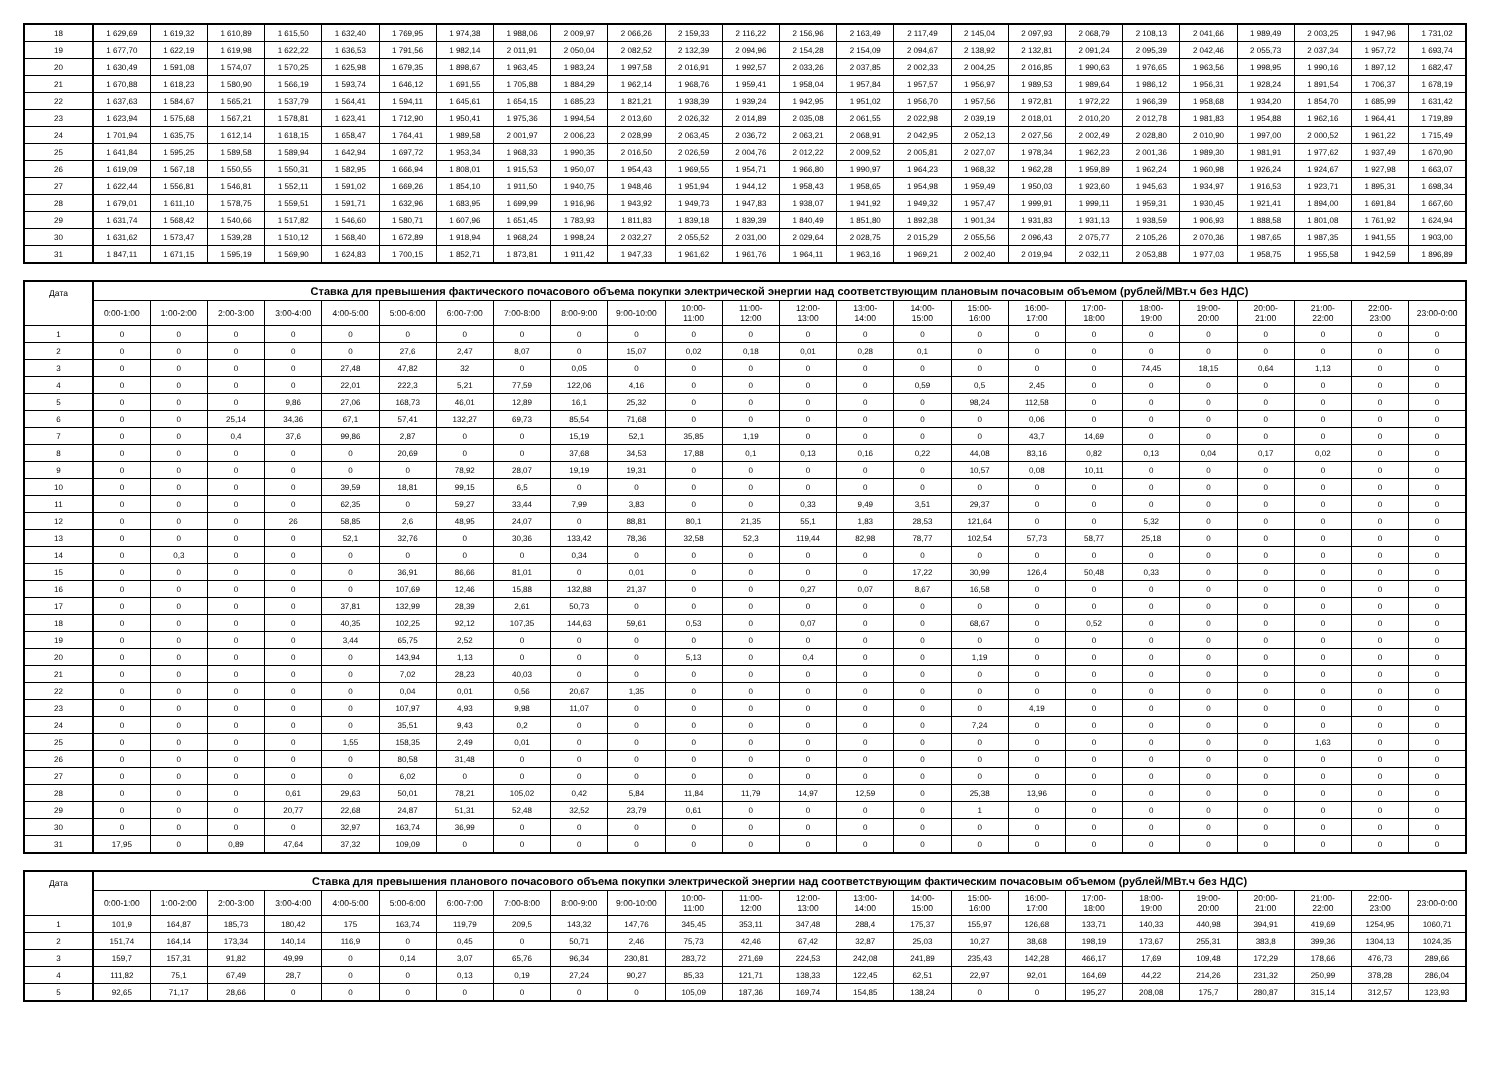| 18 | 1 629,69 | 1 619,32 | 1 610,89 | 1 615,50 | 1 632,40 | 1 769,95 | 1 974,38 | 1 988,06 | 2 009,97 | 2 066,26 | 2 159,33 | 2 116,22 | 2 156,96 | 2 163,49 | 2 117,49 | 2 145,04 | 2 097,93 | 2 068,79 | 2 108,13 | 2 041,66 | 1 989,49 | 2 003,25 | 1 947,96 | 1 731,02 |
| 19 | 1 677,70 | 1 622,19 | 1 619,98 | 1 622,22 | 1 636,53 | 1 791,56 | 1 982,14 | 2 011,91 | 2 050,04 | 2 082,52 | 2 132,39 | 2 094,96 | 2 154,28 | 2 154,09 | 2 094,67 | 2 138,92 | 2 132,81 | 2 091,24 | 2 095,39 | 2 042,46 | 2 055,73 | 2 037,34 | 1 957,72 | 1 693,74 |
| 20 | 1 630,49 | 1 591,08 | 1 574,07 | 1 570,25 | 1 625,98 | 1 679,35 | 1 898,67 | 1 963,45 | 1 983,24 | 1 997,58 | 2 016,91 | 1 992,57 | 2 033,26 | 2 037,85 | 2 002,33 | 2 004,25 | 2 016,85 | 1 990,63 | 1 976,65 | 1 963,56 | 1 998,95 | 1 990,16 | 1 897,12 | 1 682,47 |
| 21 | 1 670,88 | 1 618,23 | 1 580,90 | 1 566,19 | 1 593,74 | 1 646,12 | 1 691,55 | 1 705,88 | 1 884,29 | 1 962,14 | 1 968,76 | 1 959,41 | 1 958,04 | 1 957,84 | 1 957,57 | 1 956,97 | 1 989,53 | 1 989,64 | 1 986,12 | 1 956,31 | 1 928,24 | 1 891,54 | 1 706,37 | 1 678,19 |
| 22 | 1 637,63 | 1 584,67 | 1 565,21 | 1 537,79 | 1 564,41 | 1 594,11 | 1 645,61 | 1 654,15 | 1 685,23 | 1 821,21 | 1 938,39 | 1 939,24 | 1 942,95 | 1 951,02 | 1 956,70 | 1 957,56 | 1 972,81 | 1 972,22 | 1 966,39 | 1 958,68 | 1 934,20 | 1 854,70 | 1 685,99 | 1 631,42 |
| 23 | 1 623,94 | 1 575,68 | 1 567,21 | 1 578,81 | 1 623,41 | 1 712,90 | 1 950,41 | 1 975,36 | 1 994,54 | 2 013,60 | 2 026,32 | 2 014,89 | 2 035,08 | 2 061,55 | 2 022,98 | 2 039,19 | 2 018,01 | 2 010,20 | 2 012,78 | 1 981,83 | 1 954,88 | 1 962,16 | 1 964,41 | 1 719,89 |
| 24 | 1 701,94 | 1 635,75 | 1 612,14 | 1 618,15 | 1 658,47 | 1 764,41 | 1 989,58 | 2 001,97 | 2 006,23 | 2 028,99 | 2 063,45 | 2 036,72 | 2 063,21 | 2 068,91 | 2 042,95 | 2 052,13 | 2 027,56 | 2 002,49 | 2 028,80 | 2 010,90 | 1 997,00 | 2 000,52 | 1 961,22 | 1 715,49 |
| 25 | 1 641,84 | 1 595,25 | 1 589,58 | 1 589,94 | 1 642,94 | 1 697,72 | 1 953,34 | 1 968,33 | 1 990,35 | 2 016,50 | 2 026,59 | 2 004,76 | 2 012,22 | 2 009,52 | 2 005,81 | 2 027,07 | 1 978,34 | 1 962,23 | 2 001,36 | 1 989,30 | 1 981,91 | 1 977,62 | 1 937,49 | 1 670,90 |
| 26 | 1 619,09 | 1 567,18 | 1 550,55 | 1 550,31 | 1 582,95 | 1 666,94 | 1 808,01 | 1 915,53 | 1 950,07 | 1 954,43 | 1 969,55 | 1 954,71 | 1 966,80 | 1 990,97 | 1 964,23 | 1 968,32 | 1 962,28 | 1 959,89 | 1 962,24 | 1 960,98 | 1 926,24 | 1 924,67 | 1 927,98 | 1 663,07 |
| 27 | 1 622,44 | 1 556,81 | 1 546,81 | 1 552,11 | 1 591,02 | 1 669,26 | 1 854,10 | 1 911,50 | 1 940,75 | 1 948,46 | 1 951,94 | 1 944,12 | 1 958,43 | 1 958,65 | 1 954,98 | 1 959,49 | 1 950,03 | 1 923,60 | 1 945,63 | 1 934,97 | 1 916,53 | 1 923,71 | 1 895,31 | 1 698,34 |
| 28 | 1 679,01 | 1 611,10 | 1 578,75 | 1 559,51 | 1 591,71 | 1 632,96 | 1 683,95 | 1 699,99 | 1 916,96 | 1 943,92 | 1 949,73 | 1 947,83 | 1 938,07 | 1 941,92 | 1 949,32 | 1 957,47 | 1 999,91 | 1 999,11 | 1 959,31 | 1 930,45 | 1 921,41 | 1 894,00 | 1 691,84 | 1 667,60 |
| 29 | 1 631,74 | 1 568,42 | 1 540,66 | 1 517,82 | 1 546,60 | 1 580,71 | 1 607,96 | 1 651,45 | 1 783,93 | 1 811,83 | 1 839,18 | 1 839,39 | 1 840,49 | 1 851,80 | 1 892,38 | 1 901,34 | 1 931,83 | 1 931,13 | 1 938,59 | 1 906,93 | 1 888,58 | 1 801,08 | 1 761,92 | 1 624,94 |
| 30 | 1 631,62 | 1 573,47 | 1 539,28 | 1 510,12 | 1 568,40 | 1 672,89 | 1 918,94 | 1 968,24 | 1 998,24 | 2 032,27 | 2 055,52 | 2 031,00 | 2 029,64 | 2 028,75 | 2 015,29 | 2 055,56 | 2 096,43 | 2 075,77 | 2 105,26 | 2 070,36 | 1 987,65 | 1 987,35 | 1 941,55 | 1 903,00 |
| 31 | 1 847,11 | 1 671,15 | 1 595,19 | 1 569,90 | 1 624,83 | 1 700,15 | 1 852,71 | 1 873,81 | 1 911,42 | 1 947,33 | 1 961,62 | 1 961,76 | 1 964,11 | 1 963,16 | 1 969,21 | 2 002,40 | 2 019,94 | 2 032,11 | 2 053,88 | 1 977,03 | 1 958,75 | 1 955,58 | 1 942,59 | 1 896,89 |
| Дата | Ставка для превышения фактического почасового объема покупки электрической энергии над соответствующим плановым почасовым объемом (рублей/МВт.ч без НДС) | | | | | | | | | | | | | | | | | | | | | | | |
| --- | --- | --- | --- | --- | --- | --- | --- | --- | --- | --- | --- | --- | --- | --- | --- | --- | --- | --- | --- | --- | --- | --- | --- | --- |
| | 0:00-1:00 | 1:00-2:00 | 2:00-3:00 | 3:00-4:00 | 4:00-5:00 | 5:00-6:00 | 6:00-7:00 | 7:00-8:00 | 8:00-9:00 | 9:00-10:00 | 10:00- 11:00 | 11:00- 12:00 | 12:00- 13:00 | 13:00- 14:00 | 14:00- 15:00 | 15:00- 16:00 | 16:00- 17:00 | 17:00- 18:00 | 18:00- 19:00 | 19:00- 20:00 | 20:00- 21:00 | 21:00- 22:00 | 22:00- 23:00 | 23:00-0:00 |
| 1 | 0 | 0 | 0 | 0 | 0 | 0 | 0 | 0 | 0 | 0 | 0 | 0 | 0 | 0 | 0 | 0 | 0 | 0 | 0 | 0 | 0 | 0 | 0 | 0 |
| 2 | 0 | 0 | 0 | 0 | 0 | 27,6 | 2,47 | 8,07 | 0 | 15,07 | 0,02 | 0,18 | 0,01 | 0,28 | 0,1 | 0 | 0 | 0 | 0 | 0 | 0 | 0 | 0 | 0 |
| 3 | 0 | 0 | 0 | 0 | 27,48 | 47,82 | 32 | 0 | 0,05 | 0 | 0 | 0 | 0 | 0 | 0 | 0 | 0 | 0 | 74,45 | 18,15 | 0,64 | 1,13 | 0 | 0 |
| 4 | 0 | 0 | 0 | 0 | 22,01 | 222,3 | 5,21 | 77,59 | 122,06 | 4,16 | 0 | 0 | 0 | 0 | 0,59 | 0,5 | 2,45 | 0 | 0 | 0 | 0 | 0 | 0 | 0 |
| 5 | 0 | 0 | 0 | 9,86 | 27,06 | 168,73 | 46,01 | 12,89 | 16,1 | 25,32 | 0 | 0 | 0 | 0 | 0 | 98,24 | 112,58 | 0 | 0 | 0 | 0 | 0 | 0 | 0 |
| 6 | 0 | 0 | 25,14 | 34,36 | 67,1 | 57,41 | 132,27 | 69,73 | 85,54 | 71,68 | 0 | 0 | 0 | 0 | 0 | 0 | 0,06 | 0 | 0 | 0 | 0 | 0 | 0 | 0 |
| 7 | 0 | 0 | 0,4 | 37,6 | 99,86 | 2,87 | 0 | 0 | 15,19 | 52,1 | 35,85 | 1,19 | 0 | 0 | 0 | 0 | 43,7 | 14,69 | 0 | 0 | 0 | 0 | 0 | 0 |
| 8 | 0 | 0 | 0 | 0 | 0 | 20,69 | 0 | 0 | 37,68 | 34,53 | 17,88 | 0,1 | 0,13 | 0,16 | 0,22 | 44,08 | 83,16 | 0,82 | 0,13 | 0,04 | 0,17 | 0,02 | 0 | 0 |
| 9 | 0 | 0 | 0 | 0 | 0 | 0 | 78,92 | 28,07 | 19,19 | 19,31 | 0 | 0 | 0 | 0 | 0 | 10,57 | 0,08 | 10,11 | 0 | 0 | 0 | 0 | 0 | 0 |
| 10 | 0 | 0 | 0 | 0 | 39,59 | 18,81 | 99,15 | 6,5 | 0 | 0 | 0 | 0 | 0 | 0 | 0 | 0 | 0 | 0 | 0 | 0 | 0 | 0 | 0 | 0 |
| 11 | 0 | 0 | 0 | 0 | 62,35 | 0 | 59,27 | 33,44 | 7,99 | 3,83 | 0 | 0 | 0,33 | 9,49 | 3,51 | 29,37 | 0 | 0 | 0 | 0 | 0 | 0 | 0 | 0 |
| 12 | 0 | 0 | 0 | 26 | 58,85 | 2,6 | 48,95 | 24,07 | 0 | 88,81 | 80,1 | 21,35 | 55,1 | 1,83 | 28,53 | 121,64 | 0 | 0 | 5,32 | 0 | 0 | 0 | 0 | 0 |
| 13 | 0 | 0 | 0 | 0 | 52,1 | 32,76 | 0 | 30,36 | 133,42 | 78,36 | 32,58 | 52,3 | 119,44 | 82,98 | 78,77 | 102,54 | 57,73 | 58,77 | 25,18 | 0 | 0 | 0 | 0 | 0 |
| 14 | 0 | 0,3 | 0 | 0 | 0 | 0 | 0 | 0 | 0,34 | 0 | 0 | 0 | 0 | 0 | 0 | 0 | 0 | 0 | 0 | 0 | 0 | 0 | 0 | 0 |
| 15 | 0 | 0 | 0 | 0 | 0 | 36,91 | 86,66 | 81,01 | 0 | 0,01 | 0 | 0 | 0 | 0 | 17,22 | 30,99 | 126,4 | 50,48 | 0,33 | 0 | 0 | 0 | 0 | 0 |
| 16 | 0 | 0 | 0 | 0 | 0 | 107,69 | 12,46 | 15,88 | 132,88 | 21,37 | 0 | 0 | 0,27 | 0,07 | 8,67 | 16,58 | 0 | 0 | 0 | 0 | 0 | 0 | 0 | 0 |
| 17 | 0 | 0 | 0 | 0 | 37,81 | 132,99 | 28,39 | 2,61 | 50,73 | 0 | 0 | 0 | 0 | 0 | 0 | 0 | 0 | 0 | 0 | 0 | 0 | 0 | 0 | 0 |
| 18 | 0 | 0 | 0 | 0 | 40,35 | 102,25 | 92,12 | 107,35 | 144,63 | 59,61 | 0,53 | 0 | 0,07 | 0 | 0 | 68,67 | 0 | 0,52 | 0 | 0 | 0 | 0 | 0 | 0 |
| 19 | 0 | 0 | 0 | 0 | 3,44 | 65,75 | 2,52 | 0 | 0 | 0 | 0 | 0 | 0 | 0 | 0 | 0 | 0 | 0 | 0 | 0 | 0 | 0 | 0 | 0 |
| 20 | 0 | 0 | 0 | 0 | 0 | 143,94 | 1,13 | 0 | 0 | 0 | 5,13 | 0 | 0,4 | 0 | 0 | 1,19 | 0 | 0 | 0 | 0 | 0 | 0 | 0 | 0 |
| 21 | 0 | 0 | 0 | 0 | 0 | 7,02 | 28,23 | 40,03 | 0 | 0 | 0 | 0 | 0 | 0 | 0 | 0 | 0 | 0 | 0 | 0 | 0 | 0 | 0 | 0 |
| 22 | 0 | 0 | 0 | 0 | 0 | 0,04 | 0,01 | 0,56 | 20,67 | 1,35 | 0 | 0 | 0 | 0 | 0 | 0 | 0 | 0 | 0 | 0 | 0 | 0 | 0 | 0 |
| 23 | 0 | 0 | 0 | 0 | 0 | 107,97 | 4,93 | 9,98 | 11,07 | 0 | 0 | 0 | 0 | 0 | 0 | 0 | 4,19 | 0 | 0 | 0 | 0 | 0 | 0 | 0 |
| 24 | 0 | 0 | 0 | 0 | 0 | 35,51 | 9,43 | 0,2 | 0 | 0 | 0 | 0 | 0 | 0 | 0 | 7,24 | 0 | 0 | 0 | 0 | 0 | 0 | 0 | 0 |
| 25 | 0 | 0 | 0 | 0 | 1,55 | 158,35 | 2,49 | 0,01 | 0 | 0 | 0 | 0 | 0 | 0 | 0 | 0 | 0 | 0 | 0 | 0 | 0 | 1,63 | 0 | 0 |
| 26 | 0 | 0 | 0 | 0 | 0 | 80,58 | 31,48 | 0 | 0 | 0 | 0 | 0 | 0 | 0 | 0 | 0 | 0 | 0 | 0 | 0 | 0 | 0 | 0 | 0 |
| 27 | 0 | 0 | 0 | 0 | 0 | 6,02 | 0 | 0 | 0 | 0 | 0 | 0 | 0 | 0 | 0 | 0 | 0 | 0 | 0 | 0 | 0 | 0 | 0 | 0 |
| 28 | 0 | 0 | 0 | 0,61 | 29,63 | 50,01 | 78,21 | 105,02 | 0,42 | 5,84 | 11,84 | 11,79 | 14,97 | 12,59 | 0 | 25,38 | 13,96 | 0 | 0 | 0 | 0 | 0 | 0 | 0 |
| 29 | 0 | 0 | 0 | 20,77 | 22,68 | 24,87 | 51,31 | 52,48 | 32,52 | 23,79 | 0,61 | 0 | 0 | 0 | 0 | 1 | 0 | 0 | 0 | 0 | 0 | 0 | 0 | 0 |
| 30 | 0 | 0 | 0 | 0 | 32,97 | 163,74 | 36,99 | 0 | 0 | 0 | 0 | 0 | 0 | 0 | 0 | 0 | 0 | 0 | 0 | 0 | 0 | 0 | 0 | 0 |
| 31 | 17,95 | 0 | 0,89 | 47,64 | 37,32 | 109,09 | 0 | 0 | 0 | 0 | 0 | 0 | 0 | 0 | 0 | 0 | 0 | 0 | 0 | 0 | 0 | 0 | 0 | 0 |
| Дата | Ставка для превышения планового почасового объема покупки электрической энергии над соответствующим фактическим почасовым объемом (рублей/МВт.ч без НДС) | | | | | | | | | | | | | | | | | | | | | | | |
| --- | --- | --- | --- | --- | --- | --- | --- | --- | --- | --- | --- | --- | --- | --- | --- | --- | --- | --- | --- | --- | --- | --- | --- | --- |
| | 0:00-1:00 | 1:00-2:00 | 2:00-3:00 | 3:00-4:00 | 4:00-5:00 | 5:00-6:00 | 6:00-7:00 | 7:00-8:00 | 8:00-9:00 | 9:00-10:00 | 10:00- 11:00 | 11:00- 12:00 | 12:00- 13:00 | 13:00- 14:00 | 14:00- 15:00 | 15:00- 16:00 | 16:00- 17:00 | 17:00- 18:00 | 18:00- 19:00 | 19:00- 20:00 | 20:00- 21:00 | 21:00- 22:00 | 22:00- 23:00 | 23:00-0:00 |
| 1 | 101,9 | 164,87 | 185,73 | 180,42 | 175 | 163,74 | 119,79 | 209,5 | 143,32 | 147,76 | 345,45 | 353,11 | 347,48 | 288,4 | 175,37 | 155,97 | 126,68 | 133,71 | 140,33 | 440,98 | 394,91 | 419,69 | 1254,95 | 1060,71 |
| 2 | 151,74 | 164,14 | 173,34 | 140,14 | 116,9 | 0 | 0,45 | 0 | 50,71 | 2,46 | 75,73 | 42,46 | 67,42 | 32,87 | 25,03 | 10,27 | 38,68 | 198,19 | 173,67 | 255,31 | 383,8 | 399,36 | 1304,13 | 1024,35 |
| 3 | 159,7 | 157,31 | 91,82 | 49,99 | 0 | 0,14 | 3,07 | 65,76 | 96,34 | 230,81 | 283,72 | 271,69 | 224,53 | 242,08 | 241,89 | 235,43 | 142,28 | 466,17 | 17,69 | 109,48 | 172,29 | 178,66 | 476,73 | 289,66 |
| 4 | 111,82 | 75,1 | 67,49 | 28,7 | 0 | 0 | 0,13 | 0,19 | 27,24 | 90,27 | 85,33 | 121,71 | 138,33 | 122,45 | 62,51 | 22,97 | 92,01 | 164,69 | 44,22 | 214,26 | 231,32 | 250,99 | 378,28 | 286,04 |
| 5 | 92,65 | 71,17 | 28,66 | 0 | 0 | 0 | 0 | 0 | 0 | 0 | 105,09 | 187,36 | 169,74 | 154,85 | 138,24 | 0 | 0 | 195,27 | 208,08 | 175,7 | 280,87 | 315,14 | 312,57 | 123,93 |